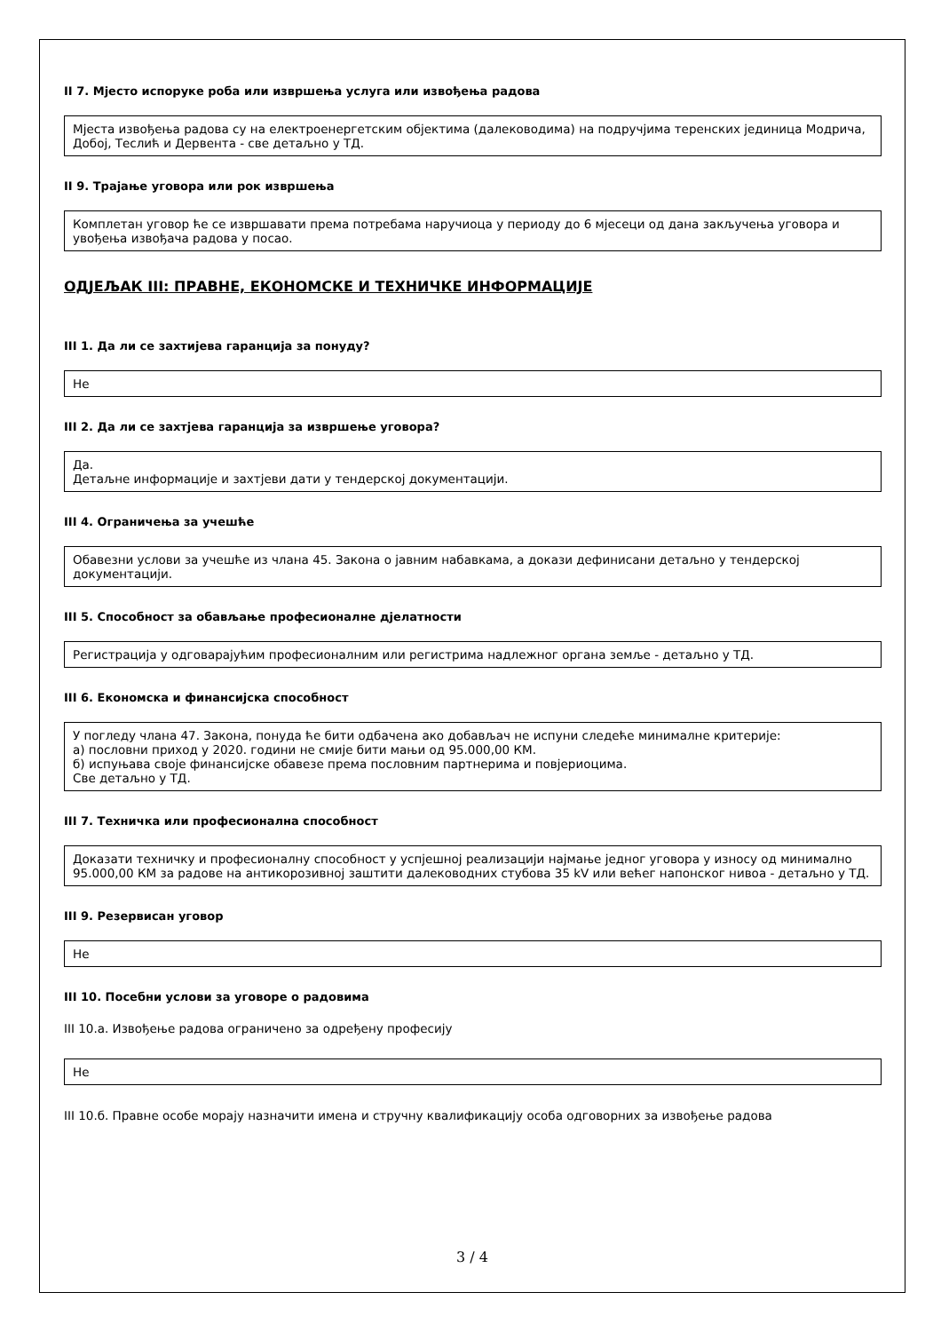II 7. Мјесто испоруке роба или извршења услуга или извођења радова
Мјеста извођења радова су на електроенергетским објектима (далеководима) на подручјима теренских јединица Модрича, Добој, Теслић и Дервента - све детаљно у ТД.
II 9. Трајање уговора или рок извршења
Комплетан уговор ће се извршавати према потребама наручиоца у периоду до 6 мјесеци од дана закључења уговора и увођења извођача радова у посао.
ОДЈЕЉАК III: ПРАВНЕ, ЕКОНОМСКЕ И ТЕХНИЧКЕ ИНФОРМАЦИЈЕ
III 1. Да ли се захтијева гаранција за понуду?
Не
III 2. Да ли се захтјева гаранција за извршење уговора?
Да.
Детаљне информације и захтјеви дати у тендерској документацији.
III 4. Ограничења за учешће
Обавезни услови за учешће из члана 45. Закона о јавним набавкама, а докази дефинисани детаљно у тендерској документацији.
III 5. Способност за обављање професионалне дјелатности
Регистрација у одговарајућим професионалним или регистрима надлежног органа земље - детаљно у ТД.
III 6. Економска и финансијска способност
У погледу члана 47. Закона, понуда ће бити одбачена ако добављач не испуни следеће минималне критерије:
а) пословни приход у 2020. години не смије бити мањи од 95.000,00 КМ.
б) испуњава своје финансијске обавезе према пословним партнерима и повјериоцима.
Све детаљно у ТД.
III 7. Техничка или професионална способност
Доказати техничку и професионалну способност у успјешној реализацији најмање једног уговора у износу од минимално 95.000,00 КМ за радове на антикорозивној заштити далеководних стубова 35 kV или већег напонског нивоа - детаљно у ТД.
III 9. Резервисан уговор
Не
III 10. Посебни услови за уговоре о радовима
III 10.а. Извођење радова ограничено за одређену професију
Не
III 10.б. Правне особе морају назначити имена и стручну квалификацију особа одговорних за извођење радова
3 / 4